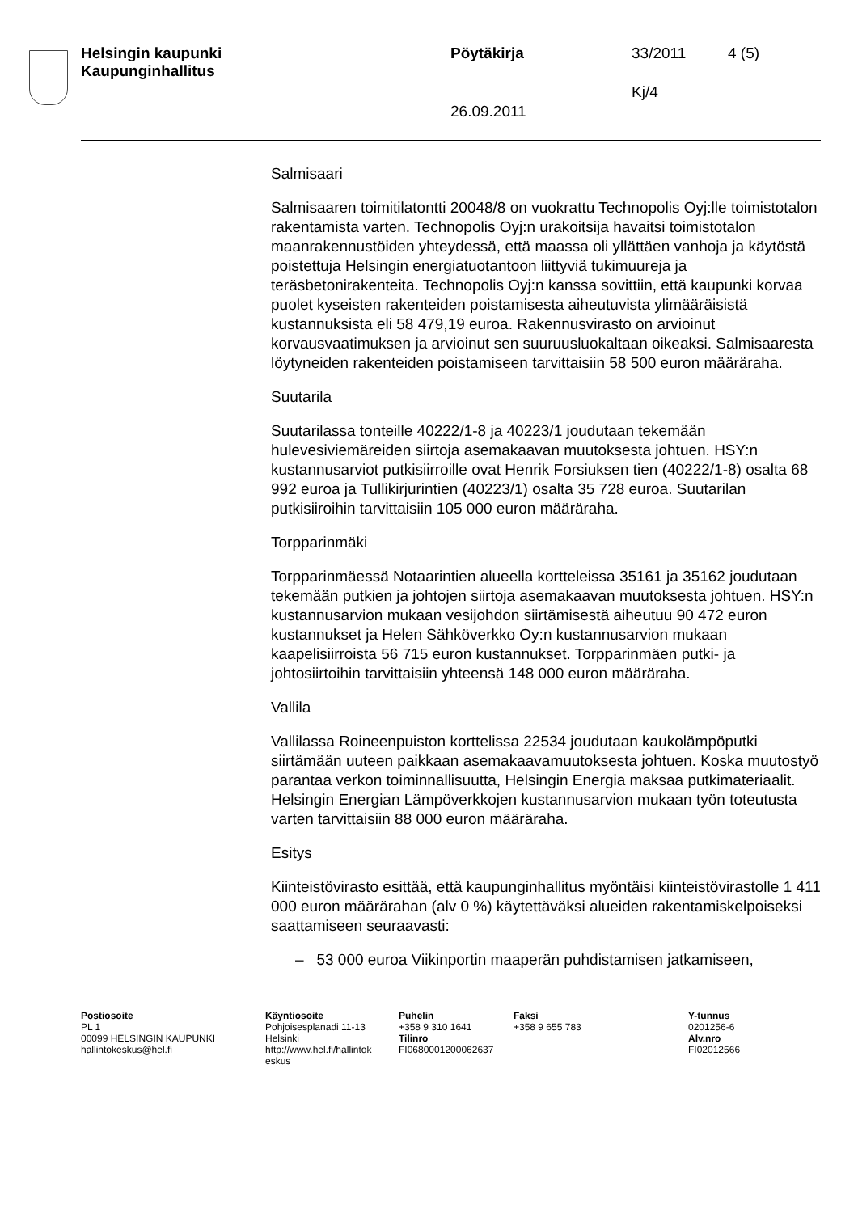Helsingin kaupunki
Kaupunginhallitus
Pöytäkirja 33/2011 4 (5)
Kj/4
26.09.2011
Salmisaari
Salmisaaren toimitilatontti 20048/8 on vuokrattu Technopolis Oyj:lle toimistotalon rakentamista varten. Technopolis Oyj:n urakoitsija havaitsi toimistotalon maanrakennustöiden yhteydessä, että maassa oli yllättäen vanhoja ja käytöstä poistettuja Helsingin energiatuotantoon liittyviä tukimuureja ja teräsbetonirakenteita. Technopolis Oyj:n kanssa sovittiin, että kaupunki korvaa puolet kyseisten rakenteiden poistamisesta aiheutuvista ylimääräisistä kustannuksista eli 58 479,19 euroa. Rakennusvirasto on arvioinut korvausvaatimuksen ja arvioinut sen suuruusluokaltaan oikeaksi. Salmisaaresta löytyneiden rakenteiden poistamiseen tarvittaisiin 58 500 euron määräraha.
Suutarila
Suutarilassa tonteille 40222/1-8 ja 40223/1 joudutaan tekemään hulevesiviemäreiden siirtoja asemakaavan muutoksesta johtuen. HSY:n kustannusarviot putkisiirroille ovat Henrik Forsiuksen tien (40222/1-8) osalta 68 992 euroa ja Tullikirjurintien (40223/1) osalta 35 728 euroa. Suutarilan putkisiiroihin tarvittaisiin 105 000 euron määräraha.
Torpparinmäki
Torpparinmäessä Notaarintien alueella kortteleissa 35161 ja 35162 joudutaan tekemään putkien ja johtojen siirtoja asemakaavan muutoksesta johtuen. HSY:n kustannusarvion mukaan vesijohdon siirtämisestä aiheutuu 90 472 euron kustannukset ja Helen Sähköverkko Oy:n kustannusarvion mukaan kaapelisiirroista 56 715 euron kustannukset. Torpparinmäen putki- ja johtosiirtoihin tarvittaisiin yhteensä 148 000 euron määräraha.
Vallila
Vallilassa Roineenpuiston korttelissa 22534 joudutaan kaukolämpöputki siirtämään uuteen paikkaan asemakaavamuutoksesta johtuen. Koska muutostyö parantaa verkon toiminnallisuutta, Helsingin Energia maksaa putkimateriaalit. Helsingin Energian Lämpöverkkojen kustannusarvion mukaan työn toteutusta varten tarvittaisiin 88 000 euron määräraha.
Esitys
Kiinteistövirasto esittää, että kaupunginhallitus myöntäisi kiinteistövirastolle 1 411 000 euron määrärahan (alv 0 %) käytettäväksi alueiden rakentamiskelpoiseksi saattamiseen seuraavasti:
– 53 000 euroa Viikinportin maaperän puhdistamisen jatkamiseen,
Postiosoite
PL 1
00099 HELSINGIN KAUPUNKI
hallintokeskus@hel.fi
Käyntiosoite
Pohjoisesplanadi 11-13
Helsinki
http://www.hel.fi/hallintok
eskus
Puhelin
+358 9 310 1641
Tilinro
FI0680001200062637
Faksi
+358 9 655 783
Y-tunnus
0201256-6
Alv.nro
FI02012566